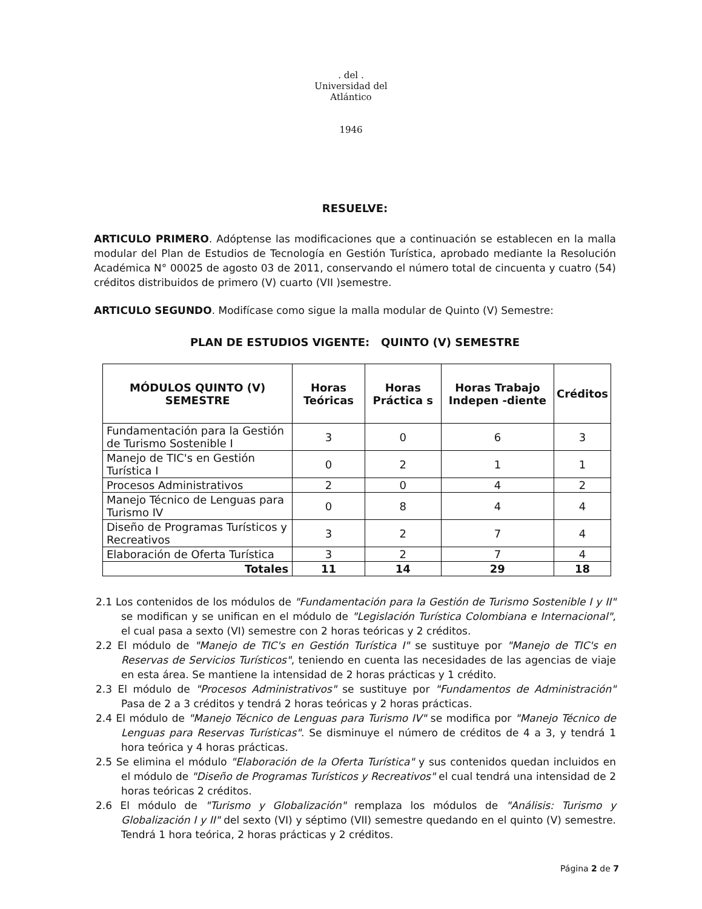. del .
Universidad del Atlántico
1946
RESUELVE:
ARTICULO PRIMERO. Adóptense las modificaciones que a continuación se establecen en la malla modular del Plan de Estudios de Tecnología en Gestión Turística, aprobado mediante la Resolución Académica N° 00025 de agosto 03 de 2011, conservando el número total de cincuenta y cuatro (54) créditos distribuidos de primero (V) cuarto (VII )semestre.
ARTICULO SEGUNDO. Modifícase como sigue la malla modular de Quinto (V) Semestre:
PLAN DE ESTUDIOS VIGENTE: QUINTO (V) SEMESTRE
| MÓDULOS QUINTO (V) SEMESTRE | Horas Teóricas | Horas Práctica s | Horas Trabajo Indepen -diente | Créditos |
| --- | --- | --- | --- | --- |
| Fundamentación para la Gestión de Turismo Sostenible I | 3 | 0 | 6 | 3 |
| Manejo de TIC's en Gestión Turística I | 0 | 2 | 1 | 1 |
| Procesos Administrativos | 2 | 0 | 4 | 2 |
| Manejo Técnico de Lenguas para Turismo IV | 0 | 8 | 4 | 4 |
| Diseño de Programas Turísticos y Recreativos | 3 | 2 | 7 | 4 |
| Elaboración de Oferta Turística | 3 | 2 | 7 | 4 |
| Totales | 11 | 14 | 29 | 18 |
2.1 Los contenidos de los módulos de "Fundamentación para la Gestión de Turismo Sostenible I y II" se modifican y se unifican en el módulo de "Legislación Turística Colombiana e Internacional", el cual pasa a sexto (VI) semestre con 2 horas teóricas y 2 créditos.
2.2 El módulo de "Manejo de TIC's en Gestión Turística I" se sustituye por "Manejo de TIC's en Reservas de Servicios Turísticos", teniendo en cuenta las necesidades de las agencias de viaje en esta área. Se mantiene la intensidad de 2 horas prácticas y 1 crédito.
2.3 El módulo de "Procesos Administrativos" se sustituye por "Fundamentos de Administración" Pasa de 2 a 3 créditos y tendrá 2 horas teóricas y 2 horas prácticas.
2.4 El módulo de "Manejo Técnico de Lenguas para Turismo IV" se modifica por "Manejo Técnico de Lenguas para Reservas Turísticas". Se disminuye el número de créditos de 4 a 3, y tendrá 1 hora teórica y 4 horas prácticas.
2.5 Se elimina el módulo "Elaboración de la Oferta Turística" y sus contenidos quedan incluidos en el módulo de "Diseño de Programas Turísticos y Recreativos" el cual tendrá una intensidad de 2 horas teóricas 2 créditos.
2.6 El módulo de "Turismo y Globalización" remplaza los módulos de "Análisis: Turismo y Globalización I y II" del sexto (VI) y séptimo (VII) semestre quedando en el quinto (V) semestre. Tendrá 1 hora teórica, 2 horas prácticas y 2 créditos.
Página 2 de 7